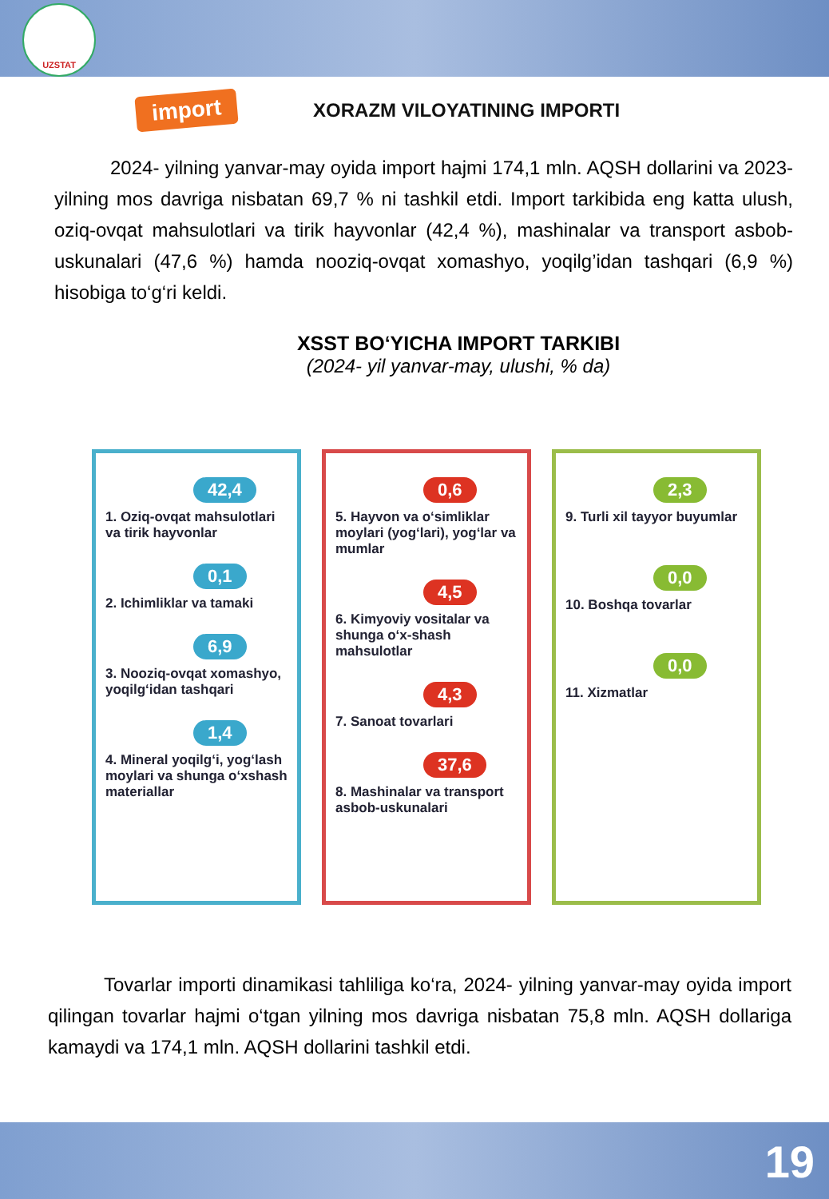UZSTAT
import
XORAZM VILOYATINING IMPORTI
2024- yilning yanvar-may oyida import hajmi 174,1 mln. AQSH dollarini va 2023- yilning mos davriga nisbatan 69,7 % ni tashkil etdi. Import tarkibida eng katta ulush, oziq-ovqat mahsulotlari va tirik hayvonlar (42,4 %), mashinalar va transport asbob-uskunalari (47,6 %) hamda nooziq-ovqat xomashyo, yoqilg’idan tashqari (6,9 %) hisobiga to‘g‘ri keldi.
XSST BO‘YICHA IMPORT TARKIBI
(2024- yil yanvar-may, ulushi, % da)
42,4
1. Oziq-ovqat mahsulotlari va tirik hayvonlar
0,1
2. Ichimliklar va tamaki
6,9
3. Nooziq-ovqat xomashyo, yoqilg‘idan tashqari
1,4
4. Mineral yoqilg‘i, yog‘lash moylari va shunga o‘xshash materiallar
0,6
5. Hayvon va o‘simliklar moylari (yog‘lari), yog‘lar va mumlar
4,5
6. Kimyoviy vositalar va shunga o‘x-shash mahsulotlar
4,3
7. Sanoat tovarlari
37,6
8. Mashinalar va transport asbob-uskunalari
2,3
9. Turli xil tayyor buyumlar
0,0
10. Boshqa tovarlar
0,0
11. Xizmatlar
Tovarlar importi dinamikasi tahliliga ko‘ra, 2024- yilning yanvar-may oyida import qilingan tovarlar hajmi o‘tgan yilning mos davriga nisbatan 75,8 mln. AQSH dollariga kamaydi va 174,1 mln. AQSH dollarini tashkil etdi.
19